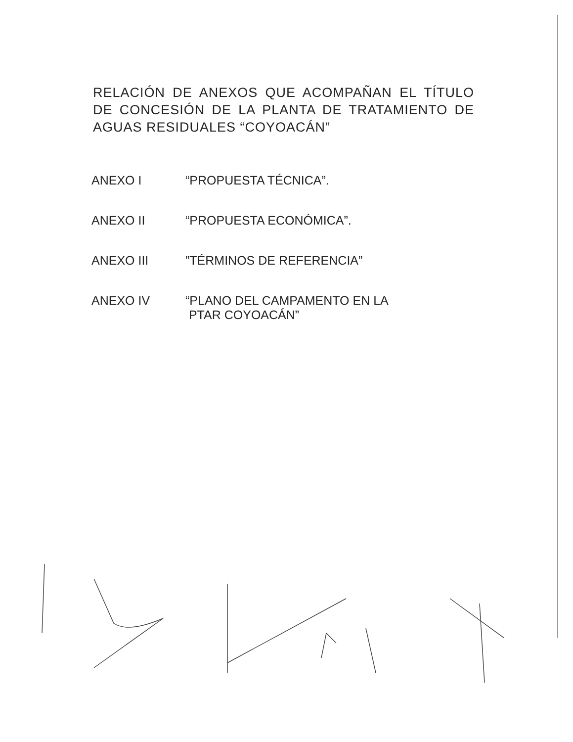RELACIÓN DE ANEXOS QUE ACOMPAÑAN EL TÍTULO DE CONCESIÓN DE LA PLANTA DE TRATAMIENTO DE AGUAS RESIDUALES “COYOACÁN”
ANEXO I “PROPUESTA TÉCNICA”.
ANEXO II “PROPUESTA ECONÓMICA”.
ANEXO III ”TÉRMINOS DE REFERENCIA”
ANEXO IV “PLANO DEL CAMPAMENTO EN LA
PTAR COYOACÁN”